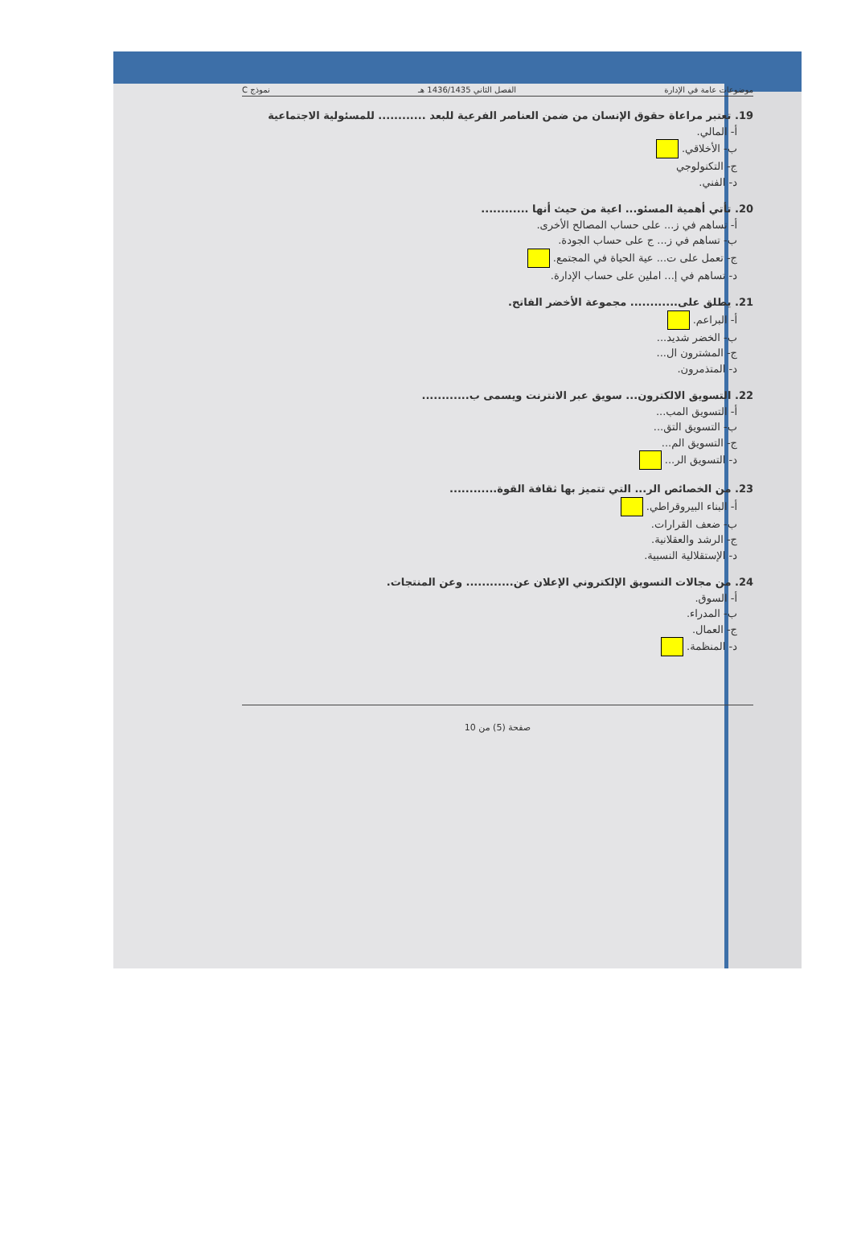موضوعات عامة في الإدارة الفصل الثاني 1436/1435 هـ نموذج C
19. تعتبر مراعاة حقوق الإنسان من ضمن العناصر الفرعية للبعد ............ للمسئولية الاجتماعية
أ- المالي.
ب- الأخلاقي.
ج- التكنولوجي
د- الفني.
20. تأتي أهمية المسئو... اعية من حيث أنها ............
أ- تساهم في ز... على حساب المصالح الأخرى.
ب- تساهم في ز... ج على حساب الجودة.
ج- تعمل على ت... عية الحياة في المجتمع.
د- تساهم في إ... املين على حساب الإدارة.
21. يطلق على............ مجموعة الأخضر الفاتح.
أ- البراعم.
ب- الخضر شديد...
ج- المشترون ال...
د- المتذمرون.
22. التسويق الالكترون... سويق عبر الانترنت ويسمى ب............
أ- التسويق المب...
ب- التسويق التق...
ج- التسويق الم...
د- التسويق الر...
23. من الخصائص الر... التي تتميز بها ثقافة القوة............
أ- البناء البيروقراطي.
ب- ضعف القرارات.
ج- الرشد والعقلانية.
د- الإستقلالية النسبية.
24. من مجالات التسويق الإلكتروني الإعلان عن............ وعن المنتجات.
أ- السوق.
ب- المدراء.
ج- العمال.
د- المنظمة.
صفحة (5) من 10